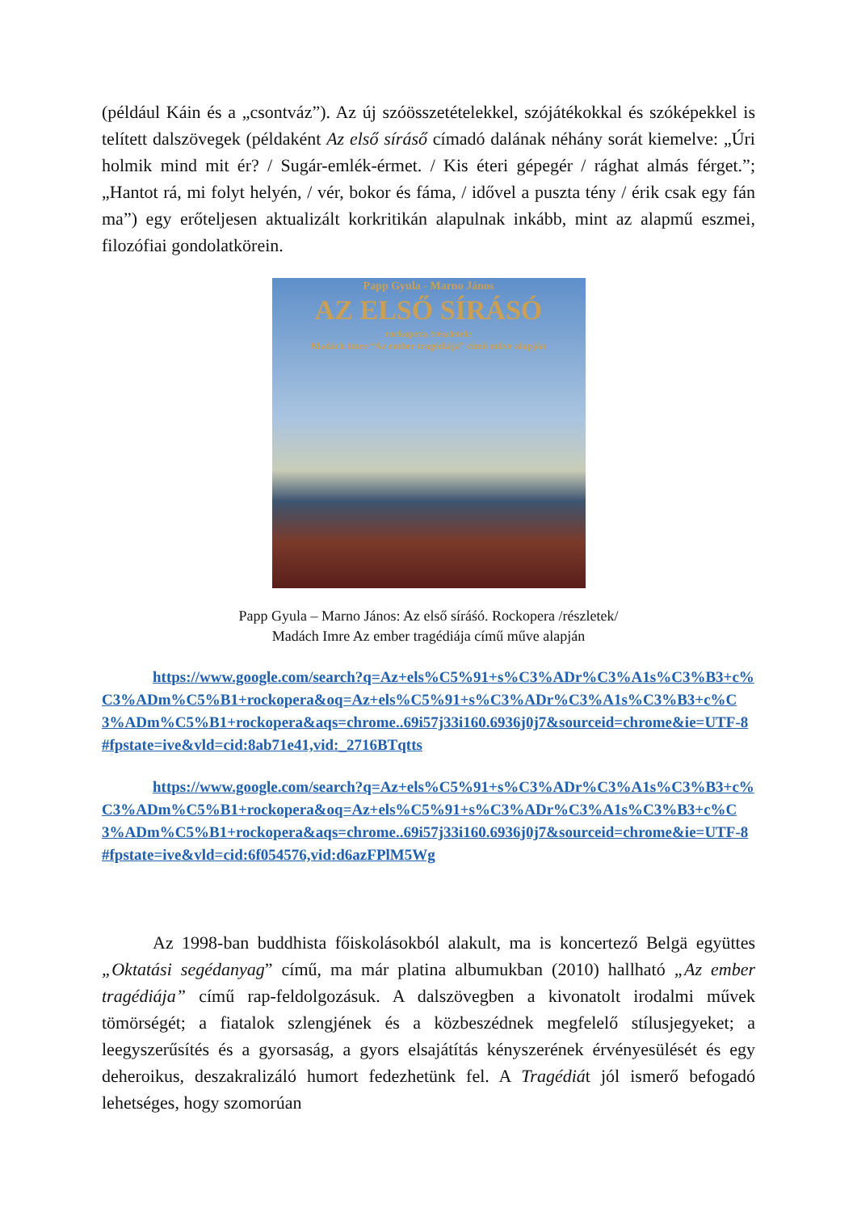(például Káin és a „csontváz”). Az új szóösszetételekkel, szójátékokkal és szóképekkel is telített dalszövegek (példaként Az első síráső címadó dalának néhány sorát kiemelve: „Úri holmik mind mit ér? / Sugár-emlék-érmet. / Kis éteri gépegér / rághat almás férget.”; „Hantot rá, mi folyt helyén, / vér, bokor és fáma, / idővel a puszta tény / érik csak egy fán ma”) egy erőteljesen aktualizált korkritikán alapulnak inkább, mint az alapmű eszmei, filozófiai gondolatkörein.
Papp Gyula - Marno János
AZ ELSŐ SÍRÁSÓ
rockopera /részletek/
Madách Imre “Az ember tragédiája” című műve alapján
Papp Gyula – Marno János: Az első síráśó. Rockopera /részletek/
Madách Imre Az ember tragédiája című műve alapján
https://www.google.com/search?q=Az+els%C5%91+s%C3%ADr%C3%A1s%C3%B3+c%C3%ADm%C5%B1+rockopera&oq=Az+els%C5%91+s%C3%ADr%C3%A1s%C3%B3+c%C3%ADm%C5%B1+rockopera&aqs=chrome..69i57j33i160.6936j0j7&sourceid=chrome&ie=UTF-8#fpstate=ive&vld=cid:8ab71e41,vid:_2716BTqtts
https://www.google.com/search?q=Az+els%C5%91+s%C3%ADr%C3%A1s%C3%B3+c%C3%ADm%C5%B1+rockopera&oq=Az+els%C5%91+s%C3%ADr%C3%A1s%C3%B3+c%C3%ADm%C5%B1+rockopera&aqs=chrome..69i57j33i160.6936j0j7&sourceid=chrome&ie=UTF-8#fpstate=ive&vld=cid:6f054576,vid:d6azFPlM5Wg
Az 1998-ban buddhista főiskolásokból alakult, ma is koncertező Belgä együttes „Oktatási segédanyag” című, ma már platina albumukban (2010) hallható „Az ember tragédiája” című rap-feldolgozásuk. A dalszövegben a kivonatolt irodalmi művek tömörségét; a fiatalok szlengjének és a közbeszédnek megfelelő stílusjegyeket; a leegyszerűsítés és a gyorsaság, a gyors elsajátítás kényszerének érvényesülését és egy deheroikus, deszakralizáló humort fedezhetünk fel. A Tragédiát jól ismerő befogadó lehetséges, hogy szomorúan